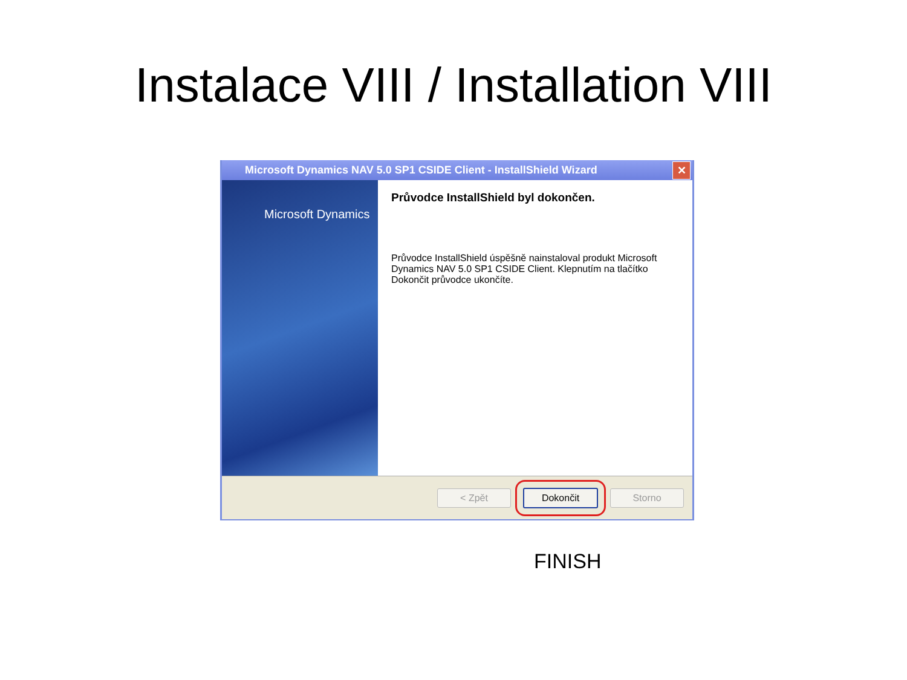Instalace VIII / Installation VIII
Microsoft Dynamics NAV 5.0 SP1 CSIDE Client - InstallShield Wizard
✕
Microsoft Dynamics
Průvodce InstallShield byl dokončen.
Průvodce InstallShield úspěšně nainstaloval produkt Microsoft Dynamics NAV 5.0 SP1 CSIDE Client. Klepnutím na tlačítko Dokončit průvodce ukončíte.
< Zpět Dokončit Storno
FINISH